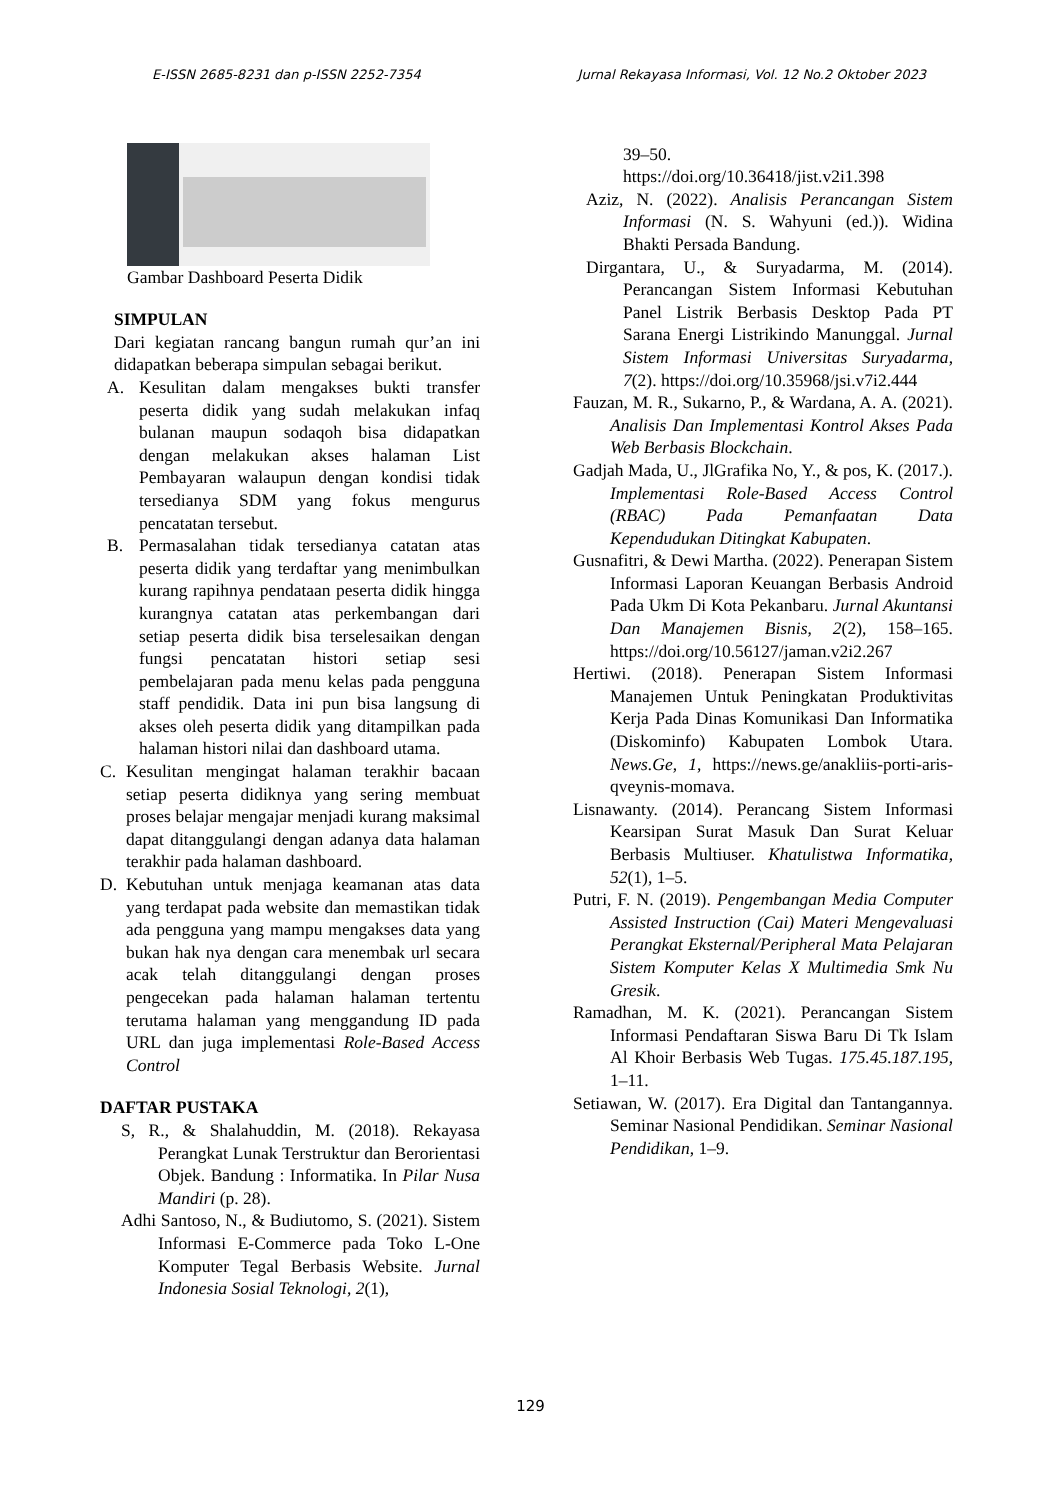E-ISSN 2685-8231 dan p-ISSN 2252-7354 Jurnal Rekayasa Informasi, Vol. 12 No.2 Oktober 2023
Gambar Dashboard Peserta Didik
SIMPULAN
Dari kegiatan rancang bangun rumah qur’an ini didapatkan beberapa simpulan sebagai berikut.
A. Kesulitan dalam mengakses bukti transfer peserta didik yang sudah melakukan infaq bulanan maupun sodaqoh bisa didapatkan dengan melakukan akses halaman List Pembayaran walaupun dengan kondisi tidak tersedianya SDM yang fokus mengurus pencatatan tersebut.
B. Permasalahan tidak tersedianya catatan atas peserta didik yang terdaftar yang menimbulkan kurang rapihnya pendataan peserta didik hingga kurangnya catatan atas perkembangan dari setiap peserta didik bisa terselesaikan dengan fungsi pencatatan histori setiap sesi pembelajaran pada menu kelas pada pengguna staff pendidik. Data ini pun bisa langsung di akses oleh peserta didik yang ditampilkan pada halaman histori nilai dan dashboard utama.
C. Kesulitan mengingat halaman terakhir bacaan setiap peserta didiknya yang sering membuat proses belajar mengajar menjadi kurang maksimal dapat ditanggulangi dengan adanya data halaman terakhir pada halaman dashboard.
D. Kebutuhan untuk menjaga keamanan atas data yang terdapat pada website dan memastikan tidak ada pengguna yang mampu mengakses data yang bukan hak nya dengan cara menembak url secara acak telah ditanggulangi dengan proses pengecekan pada halaman halaman tertentu terutama halaman yang menggandung ID pada URL dan juga implementasi Role-Based Access Control
DAFTAR PUSTAKA
S, R., & Shalahuddin, M. (2018). Rekayasa Perangkat Lunak Terstruktur dan Berorientasi Objek. Bandung : Informatika. In Pilar Nusa Mandiri (p. 28).
Adhi Santoso, N., & Budiutomo, S. (2021). Sistem Informasi E-Commerce pada Toko L-One Komputer Tegal Berbasis Website. Jurnal Indonesia Sosial Teknologi, 2(1),
39–50.
https://doi.org/10.36418/jist.v2i1.398
Aziz, N. (2022). Analisis Perancangan Sistem Informasi (N. S. Wahyuni (ed.)). Widina Bhakti Persada Bandung.
Dirgantara, U., & Suryadarma, M. (2014). Perancangan Sistem Informasi Kebutuhan Panel Listrik Berbasis Desktop Pada PT Sarana Energi Listrikindo Manunggal. Jurnal Sistem Informasi Universitas Suryadarma, 7(2). https://doi.org/10.35968/jsi.v7i2.444
Fauzan, M. R., Sukarno, P., & Wardana, A. A. (2021). Analisis Dan Implementasi Kontrol Akses Pada Web Berbasis Blockchain.
Gadjah Mada, U., JlGrafika No, Y., & pos, K. (2017.). Implementasi Role-Based Access Control (RBAC) Pada Pemanfaatan Data Kependudukan Ditingkat Kabupaten.
Gusnafitri, & Dewi Martha. (2022). Penerapan Sistem Informasi Laporan Keuangan Berbasis Android Pada Ukm Di Kota Pekanbaru. Jurnal Akuntansi Dan Manajemen Bisnis, 2(2), 158–165. https://doi.org/10.56127/jaman.v2i2.267
Hertiwi. (2018). Penerapan Sistem Informasi Manajemen Untuk Peningkatan Produktivitas Kerja Pada Dinas Komunikasi Dan Informatika (Diskominfo) Kabupaten Lombok Utara. News.Ge, 1, https://news.ge/anakliis-porti-aris-qveynis-momava.
Lisnawanty. (2014). Perancang Sistem Informasi Kearsipan Surat Masuk Dan Surat Keluar Berbasis Multiuser. Khatulistwa Informatika, 52(1), 1–5.
Putri, F. N. (2019). Pengembangan Media Computer Assisted Instruction (Cai) Materi Mengevaluasi Perangkat Eksternal/Peripheral Mata Pelajaran Sistem Komputer Kelas X Multimedia Smk Nu Gresik.
Ramadhan, M. K. (2021). Perancangan Sistem Informasi Pendaftaran Siswa Baru Di Tk Islam Al Khoir Berbasis Web Tugas. 175.45.187.195, 1–11.
Setiawan, W. (2017). Era Digital dan Tantangannya. Seminar Nasional Pendidikan. Seminar Nasional Pendidikan, 1–9.
129